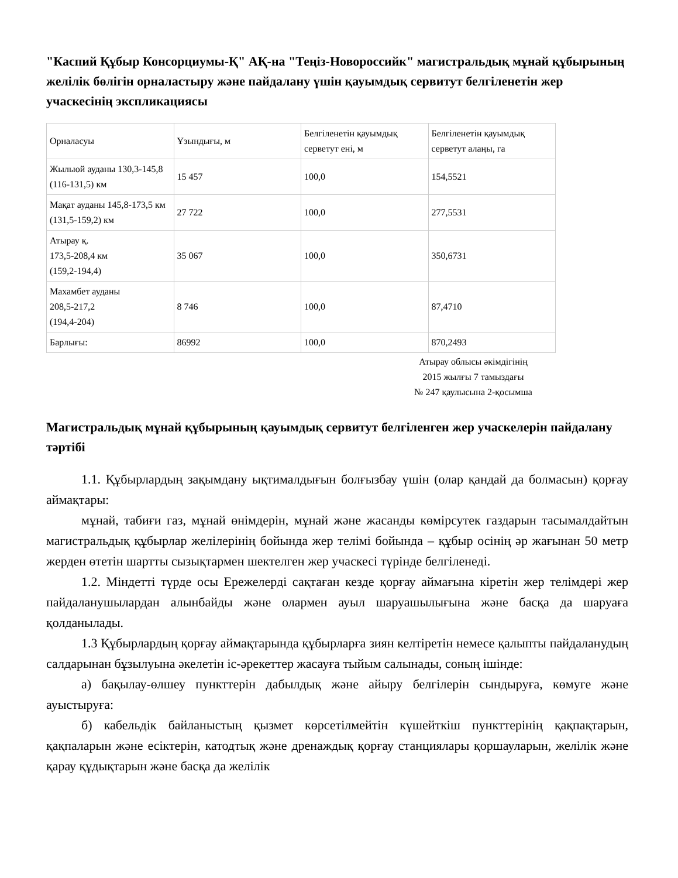"Каспий Құбыр Консорциумы-Қ" АҚ-на "Теңіз-Новороссийк" магистральдық мұнай құбырының желілік бөлігін орналастыру және пайдалану үшін қауымдық сервитут белгіленетін жер учаскесінің экспликациясы
| Орналасуы | Ұзындығы, м | Белгіленетін қауымдық серветут ені, м | Белгіленетін қауымдық серветут алаңы, га |
| Жылыой ауданы 130,3-145,8 (116-131,5) км | 15 457 | 100,0 | 154,5521 |
| Мақат ауданы 145,8-173,5 км (131,5-159,2) км | 27 722 | 100,0 | 277,5531 |
| Атырау қ. 173,5-208,4 км (159,2-194,4) | 35 067 | 100,0 | 350,6731 |
| Махамбет ауданы 208,5-217,2 (194,4-204) | 8 746 | 100,0 | 87,4710 |
| Барлығы: | 86992 | 100,0 | 870,2493 |
Атырау облысы әкімдігінің
2015 жылғы 7 тамыздағы
№ 247 қаулысына 2-қосымша
Магистральдық мұнай құбырының қауымдық сервитут белгіленген жер учаскелерін пайдалану тәртібі
1.1. Құбырлардың зақымдану ықтималдығын болғызбау үшін (олар қандай да болмасын) қорғау аймақтары:
мұнай, табиғи газ, мұнай өнімдерін, мұнай және жасанды көмірсутек газдарын тасымалдайтын магистральдық құбырлар желілерінің бойында жер телімі бойында – құбыр осінің әр жағынан 50 метр жерден өтетін шартты сызықтармен шектелген жер учаскесі түрінде белгіленеді.
1.2. Міндетті түрде осы Ережелерді сақтаған кезде қорғау аймағына кіретін жер телімдері жер пайдаланушылардан алынбайды және олармен ауыл шаруашылығына және басқа да шаруаға қолданылады.
1.3 Құбырлардың қорғау аймақтарында құбырларға зиян келтіретін немесе қалыпты пайдаланудың салдарынан бұзылуына әкелетін іс-әрекеттер жасауға тыйым салынады, соның ішінде:
а) бақылау-өлшеу пункттерін дабылдық және айыру белгілерін сындыруға, көмуге және ауыстыруға:
б) кабельдік байланыстың қызмет көрсетілмейтін күшейткіш пункттерінің қақпақтарын, қақпаларын және есіктерін, катодтық және дренаждық қорғау станциялары қоршауларын, желілік және қарау құдықтарын және басқа да желілік